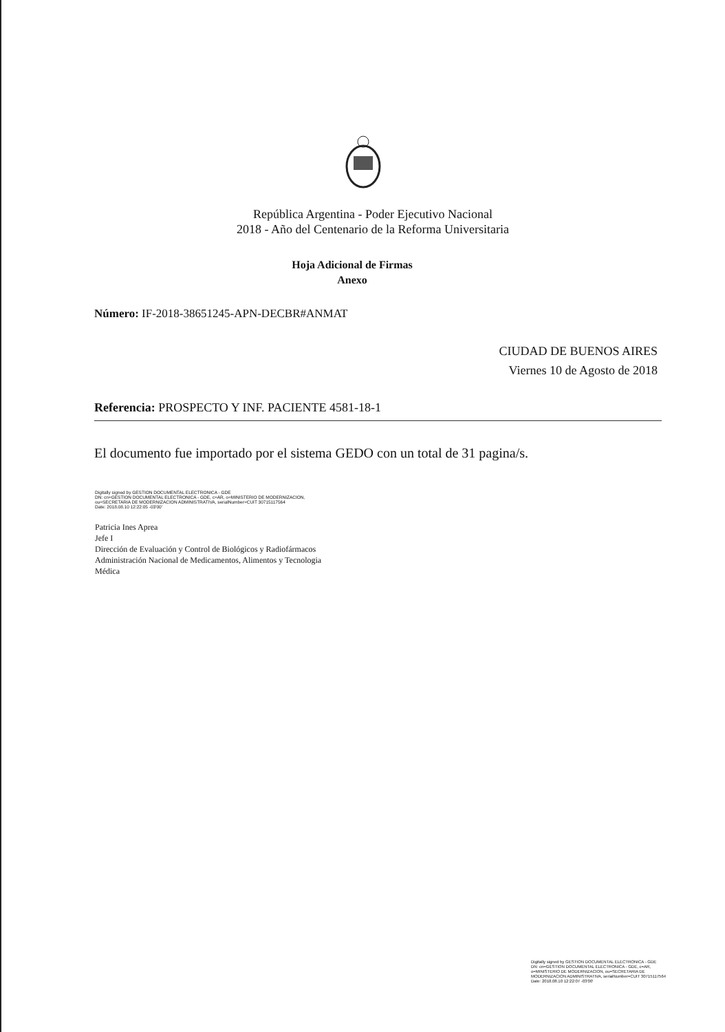República Argentina - Poder Ejecutivo Nacional
2018 - Año del Centenario de la Reforma Universitaria
Hoja Adicional de Firmas
Anexo
Número: IF-2018-38651245-APN-DECBR#ANMAT
CIUDAD DE BUENOS AIRES
Viernes 10 de Agosto de 2018
Referencia: PROSPECTO Y INF. PACIENTE 4581-18-1
El documento fue importado por el sistema GEDO con un total de 31 pagina/s.
Digitally signed by GESTION DOCUMENTAL ELECTRONICA - GDE
DN: cn=GESTION DOCUMENTAL ELECTRONICA - GDE, c=AR, o=MINISTERIO DE MODERNIZACION,
ou=SECRETARIA DE MODERNIZACION ADMINISTRATIVA, serialNumber=CUIT 30715117564
Date: 2018.08.10 12:22:05 -03'00'
Patricia Ines Aprea
Jefe I
Dirección de Evaluación y Control de Biológicos y Radiofármacos
Administración Nacional de Medicamentos, Alimentos y Tecnologia
Médica
Digitally signed by GESTION DOCUMENTAL ELECTRONICA - GDE
DN: cn=GESTION DOCUMENTAL ELECTRONICA - GDE, c=AR, o=MINISTERIO DE MODERNIZACION, ou=SECRETARIA DE MODERNIZACION ADMINISTRATIVA, serialNumber=CUIT 30715117564
Date: 2018.08.10 12:22:07 -03'00'